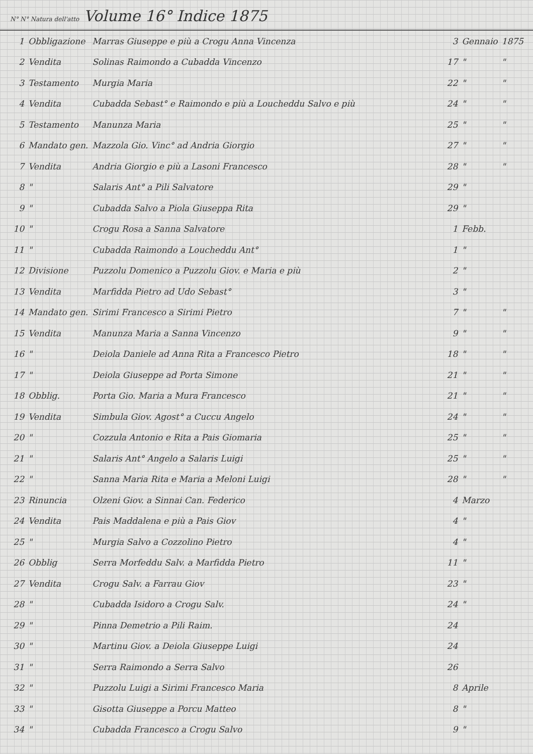N° N° Natura dell'atto Volume 16° Indice 1875
| 1 | Obbligazione | Marras Giuseppe e più a Crogu Anna Vincenza | 3 | Gennaio | 1875 |
| 2 | Vendita | Solinas Raimondo a Cubadda Vincenzo | 17 | " | " |
| 3 | Testamento | Murgia Maria | 22 | " | " |
| 4 | Vendita | Cubadda Sebast° e Raimondo e più a Loucheddu Salvo e più | 24 | " | " |
| 5 | Testamento | Manunza Maria | 25 | " | " |
| 6 | Mandato gen. | Mazzola Gio. Vinc° ad Andria Giorgio | 27 | " | " |
| 7 | Vendita | Andria Giorgio e più a Lasoni Francesco | 28 | " | " |
| 8 | " | Salaris Ant° a Pili Salvatore | 29 | " | |
| 9 | " | Cubadda Salvo a Piola Giuseppa Rita | 29 | " | |
| 10 | " | Crogu Rosa a Sanna Salvatore | 1 | Febb. | |
| 11 | " | Cubadda Raimondo a Loucheddu Ant° | 1 | " | |
| 12 | Divisione | Puzzolu Domenico a Puzzolu Giov. e Maria e più | 2 | " | |
| 13 | Vendita | Marfidda Pietro ad Udo Sebast° | 3 | " | |
| 14 | Mandato gen. | Sirimi Francesco a Sirimi Pietro | 7 | " | " |
| 15 | Vendita | Manunza Maria a Sanna Vincenzo | 9 | " | " |
| 16 | " | Deiola Daniele ad Anna Rita a Francesco Pietro | 18 | " | " |
| 17 | " | Deiola Giuseppe ad Porta Simone | 21 | " | " |
| 18 | Obblig. | Porta Gio. Maria a Mura Francesco | 21 | " | " |
| 19 | Vendita | Simbula Giov. Agost° a Cuccu Angelo | 24 | " | " |
| 20 | " | Cozzula Antonio e Rita a Pais Giomaria | 25 | " | " |
| 21 | " | Salaris Ant° Angelo a Salaris Luigi | 25 | " | " |
| 22 | " | Sanna Maria Rita e Maria a Meloni Luigi | 28 | " | " |
| 23 | Rinuncia | Olzeni Giov. a Sinnai Can. Federico | 4 | Marzo | |
| 24 | Vendita | Pais Maddalena e più a Pais Giov | 4 | " | |
| 25 | " | Murgia Salvo a Cozzolino Pietro | 4 | " | |
| 26 | Obblig | Serra Morfeddu Salv. a Marfidda Pietro | 11 | " | |
| 27 | Vendita | Crogu Salv. a Farrau Giov | 23 | " | |
| 28 | " | Cubadda Isidoro a Crogu Salv. | 24 | " | |
| 29 | " | Pinna Demetrio a Pili Raim. | 24 | | |
| 30 | " | Martinu Giov. a Deiola Giuseppe Luigi | 24 | | |
| 31 | " | Serra Raimondo a Serra Salvo | 26 | | |
| 32 | " | Puzzolu Luigi a Sirimi Francesco Maria | 8 | Aprile | |
| 33 | " | Gisotta Giuseppe a Porcu Matteo | 8 | " | |
| 34 | " | Cubadda Francesco a Crogu Salvo | 9 | " | |